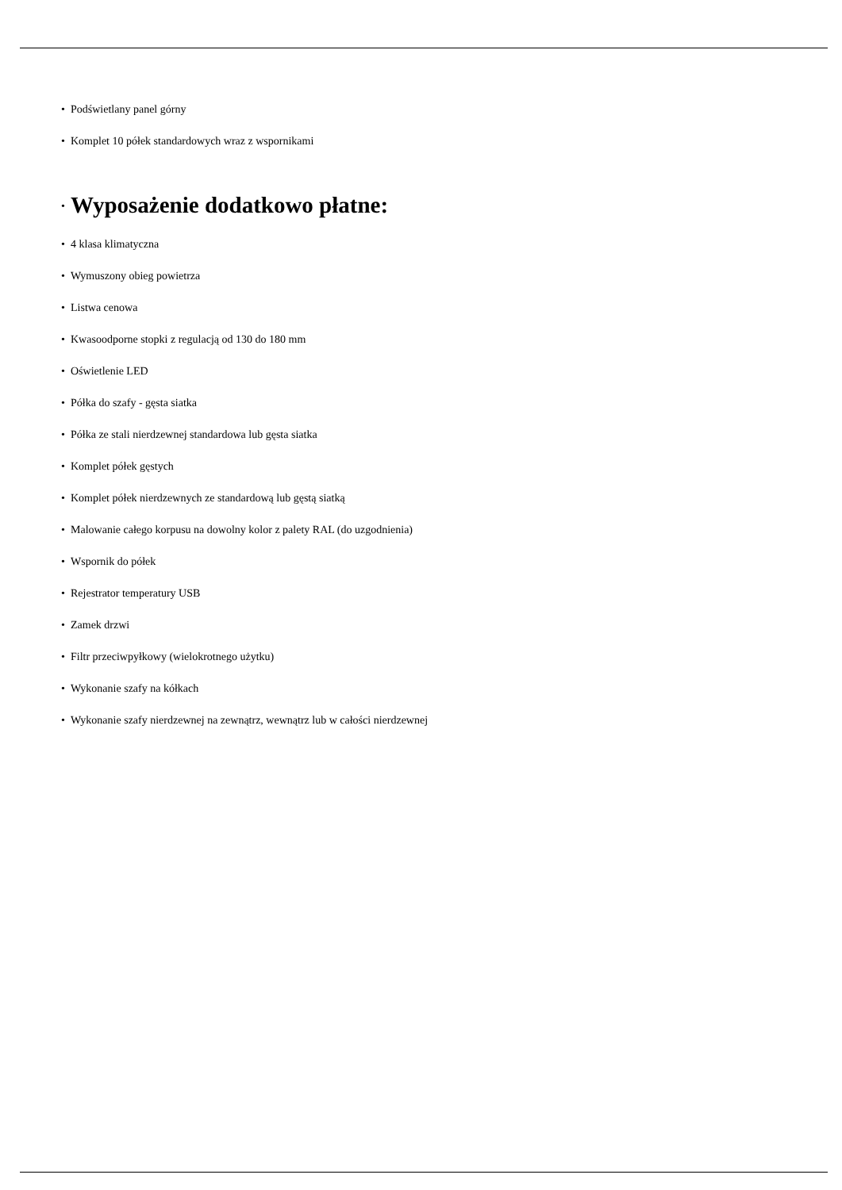• Podświetlany panel górny
• Komplet 10 półek standardowych wraz z wspornikami
•
Wyposażenie dodatkowo płatne:
• 4 klasa klimatyczna
• Wymuszony obieg powietrza
• Listwa cenowa
• Kwasoodporne stopki z regulacją od 130 do 180 mm
• Oświetlenie LED
• Półka do szafy - gęsta siatka
• Półka ze stali nierdzewnej standardowa lub gęsta siatka
• Komplet półek gęstych
• Komplet półek nierdzewnych ze standardową lub gęstą siatką
• Malowanie całego korpusu na dowolny kolor z palety RAL (do uzgodnienia)
• Wspornik do półek
• Rejestrator temperatury USB
• Zamek drzwi
• Filtr przeciwpyłkowy (wielokrotnego użytku)
• Wykonanie szafy na kółkach
• Wykonanie szafy nierdzewnej na zewnątrz, wewnątrz lub w całości nierdzewnej